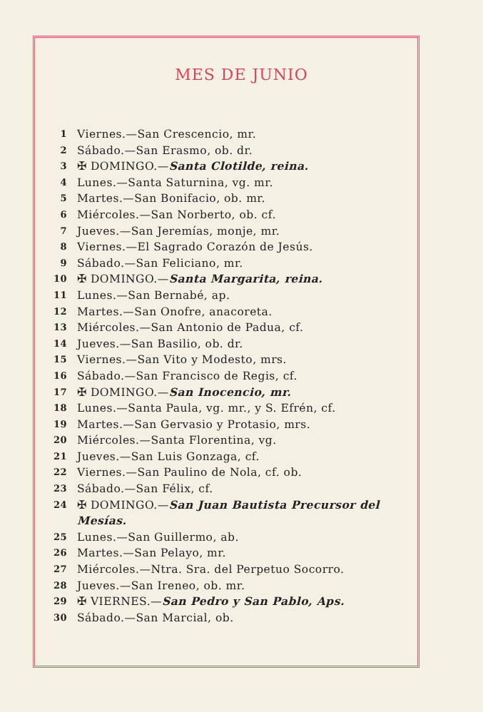MES DE JUNIO
1 Viernes.—San Crescencio, mr.
2 Sábado.—San Erasmo, ob. dr.
3 ✠ DOMINGO.—Santa Clotilde, reina.
4 Lunes.—Santa Saturnina, vg. mr.
5 Martes.—San Bonifacio, ob. mr.
6 Miércoles.—San Norberto, ob. cf.
7 Jueves.—San Jeremías, monje, mr.
8 Viernes.—El Sagrado Corazón de Jesús.
9 Sábado.—San Feliciano, mr.
10 ✠ DOMINGO.—Santa Margarita, reina.
11 Lunes.—San Bernabé, ap.
12 Martes.—San Onofre, anacoreta.
13 Miércoles.—San Antonio de Padua, cf.
14 Jueves.—San Basilio, ob. dr.
15 Viernes.—San Vito y Modesto, mrs.
16 Sábado.—San Francisco de Regis, cf.
17 ✠ DOMINGO.—San Inocencio, mr.
18 Lunes.—Santa Paula, vg. mr., y S. Efrén, cf.
19 Martes.—San Gervasio y Protasio, mrs.
20 Miércoles.—Santa Florentina, vg.
21 Jueves.—San Luis Gonzaga, cf.
22 Viernes.—San Paulino de Nola, cf. ob.
23 Sábado.—San Félix, cf.
24 ✠ DOMINGO.—San Juan Bautista Precursor del Mesías.
25 Lunes.—San Guillermo, ab.
26 Martes.—San Pelayo, mr.
27 Miércoles.—Ntra. Sra. del Perpetuo Socorro.
28 Jueves.—San Ireneo, ob. mr.
29 ✠ VIERNES.—San Pedro y San Pablo, Aps.
30 Sábado.—San Marcial, ob.